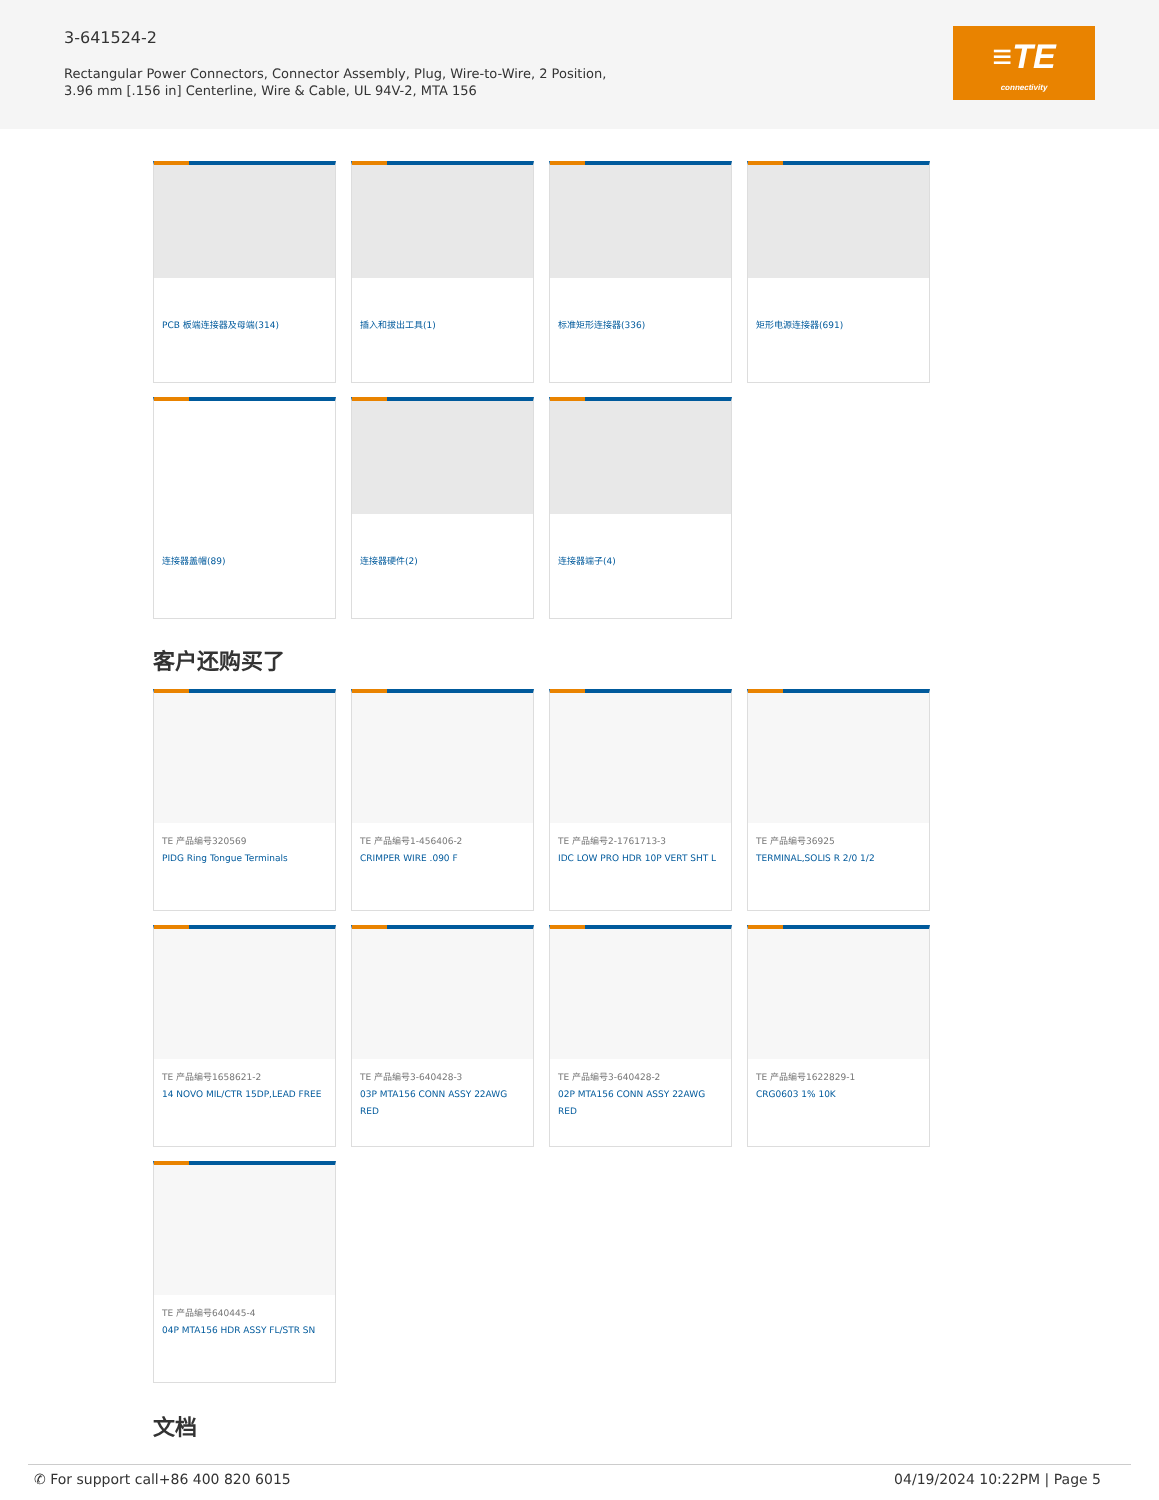3-641524-2
Rectangular Power Connectors, Connector Assembly, Plug, Wire-to-Wire, 2 Position,
3.96 mm [.156 in] Centerline, Wire & Cable, UL 94V-2, MTA 156
≡TE
connectivity
PCB 板端连接器及母端(314)
插入和拔出工具(1)
标准矩形连接器(336)
矩形电源连接器(691)
连接器盖帽(89)
连接器硬件(2)
连接器端子(4)
客户还购买了
TE 产品编号320569
PIDG Ring Tongue Terminals
TE 产品编号1-456406-2
CRIMPER WIRE .090 F
TE 产品编号2-1761713-3
IDC LOW PRO HDR 10P VERT SHT L
TE 产品编号36925
TERMINAL,SOLIS R 2/0 1/2
TE 产品编号1658621-2
14 NOVO MIL/CTR 15DP,LEAD FREE
TE 产品编号3-640428-3
03P MTA156 CONN ASSY 22AWG RED
TE 产品编号3-640428-2
02P MTA156 CONN ASSY 22AWG RED
TE 产品编号1622829-1
CRG0603 1% 10K
TE 产品编号640445-4
04P MTA156 HDR ASSY FL/STR SN
文档
✆ For support call+86 400 820 6015 04/19/2024 10:22PM | Page 5